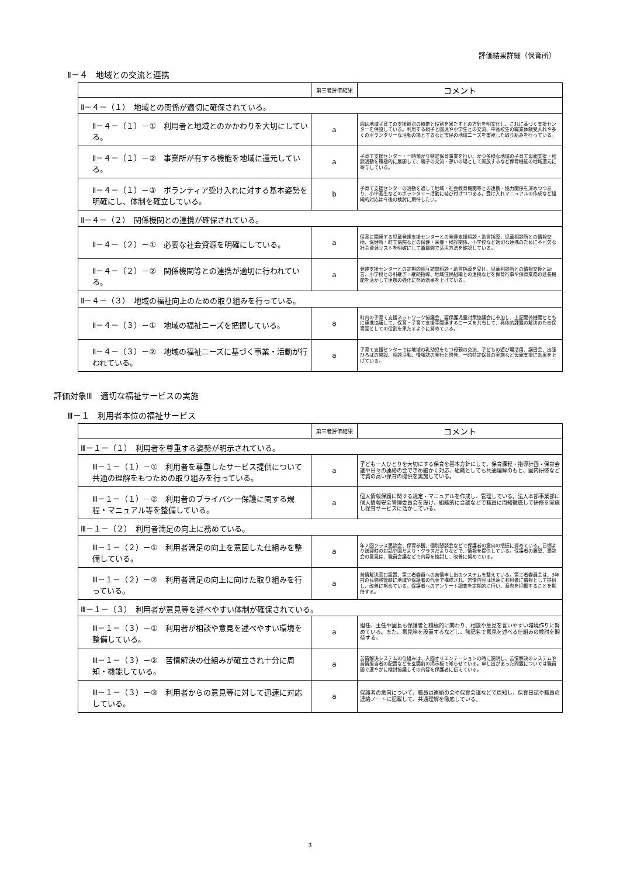評価結果詳細（保育所）
Ⅱ－４　地域との交流と連携
| | 第三者評価結果 | コメント |
| --- | --- | --- |
| Ⅱ－４－（１） 地域との関係が適切に確保されている。 | | |
| Ⅱ－４－（１）－① 利用者と地域とのかかわりを大切にしている。 | a | 園は地域子育ての支援拠点の機能と役割を果たすとの方針を明文化し、これに基づく支援センターを併設している。利用する親子と園児や小学生との交流、中高校生の職業体験受入れや多くのボランタリーな活動の場とするなど市民の地域ニーズを重視した取り組みを行っている。 |
| Ⅱ－４－（１）－② 事業所が有する機能を地域に還元している。 | a | 子育て支援センター・一時預かり特定保育事業を行い、かつ多様な地域の子育て母親支援・相談活動を積極的に展開して、親子の交流・憩いの場として開放するなど保育機能の地域還元に寄与している。 |
| Ⅱ－４－（１）－③ ボランティア受け入れに対する基本姿勢を明確にし、体制を確立している。 | b | 子育て支援センターの活動を通して地域・社会教育機関等との連携・協力関係を深めつつあり、小中高生などのボランタリー活動に結び付けつつある。受け入れマニュアルの作成など組織的対応は今後の検討に期待したい。 |
| Ⅱ－４－（２） 関係機関との連携が確保されている。 | | |
| Ⅱ－４－（２）－① 必要な社会資源を明確にしている。 | a | 保育に関連する児童発達支援センターとの発達支援相談・助言指導、児童相談所との情報交換、保健所・町立病院などの保健・栄養・検診関係、小学校など適切な連携のために不可欠な社会資源リストを明確にして職員間で活用方法を確認している。 |
| Ⅱ－４－（２）－② 関係機関等との連携が適切に行われている。 | a | 発達支援センターとの定期的相互訪問相談・助言指導を受け、児童相談所との情報交換と助言、小学校との引継ぎ・継続指導、地域住民組織との連携などを保育行事や保育業務の延長機能を活かして連携の強化に努め効果を上げている。 |
| Ⅱ－４－（３） 地域の福祉向上のための取り組みを行っている。 | | |
| Ⅱ－４－（３）－① 地域の福祉ニーズを把握している。 | a | 町内の子育て支援ネットワーク協議会、要保護児童対策協議会に参加し、上記関係機関とともに連携協議して、保育・子育て支援等関連するニーズを共有して、具体的課題の解決のため保育園としての役割を果たすように努めている。 |
| Ⅱ－４－（３）－② 地域の福祉ニーズに基づく事業・活動が行われている。 | a | 子育て支援センターでは地域の乳幼児をもつ母親の交流、子どもの遊び場活用、講習会、出張ひろばの開設、相談活動、情報誌の発行と啓発、一時特定保育の実施など母親支援に効果を上げている。 |
評価対象Ⅲ　適切な福祉サービスの実施
Ⅲ－１　利用者本位の福祉サービス
| | 第三者評価結果 | コメント |
| --- | --- | --- |
| Ⅲ－１－（１） 利用者を尊重する姿勢が明示されている。 | | |
| Ⅲ－１－（１）－① 利用者を尊重したサービス提供について共通の理解をもつための取り組みを行っている。 | a | 子ども一人ひとりを大切にする保育を基本方針にして、保育課程・指導計画・保育会議や日々の連絡の会できめ細かく対応、組織としても共通理解のもと、園内研修などで質の高い保育の提供を実施している。 |
| Ⅲ－１－（１）－② 利用者のプライバシー保護に関する規程・マニュアル等を整備している。 | a | 個人情報保護に関する規定・マニュアルを作成し、管理している。法人本部事業部に個人情報安全管理委員会を設け、組織的に会議などで職員に周知徹底して研修を実施し保育サービスに活かしている。 |
| Ⅲ－１－（２） 利用者満足の向上に務めている。 | | |
| Ⅲ－１－（２）－① 利用者満足の向上を意図した仕組みを整備している。 | a | 年２回クラス懇談会、保育参観、個別懇談会などで保護者の意向の把握に努めている。日頃より送迎時の対話や園だより・クラスだよりなどで、情報を提供している。保護者の要望、懇談会の意見は、職員会議などで内容を検討し、改善に努めている。 |
| Ⅲ－１－（２）－② 利用者満足の向上に向けた取り組みを行っている。 | a | 苦情解決窓口設置、第三者委員への苦情申し出のシステムを整えている。第三者委員会は、3年前の民間移管時に地域や保護者の代表で構成され、苦情内容は迅速に利用者に情報として提供し、改善に努めている。保護者へのアンケート調査を定期的に行い、意向を把握することを期待する。 |
| Ⅲ－１－（３） 利用者が意見等を述べやすい体制が確保されている。 | | |
| Ⅲ－１－（３）－① 利用者が相談や意見を述べやすい環境を整備している。 | a | 担任、主任や園長も保護者と積極的に関わり、相談や意見を言いやすい環境作りに努めている。また、意見箱を設置するなどし、無記名で意見を述べる仕組みの検討を期待する。 |
| Ⅲ－１－（３）－② 苦情解決の仕組みが確立され十分に周知・機能している。 | a | 苦情解決システムの仕組みは、入園オリエンテーションの時に説明し、苦情解決のシステムや苦情担当者の配置などを玄関前の掲示板で知らせている。申し出があった問題については職員間で速やかに検討協議しその内容を保護者に伝えている。 |
| Ⅲ－１－（３）－③ 利用者からの意見等に対して迅速に対応している。 | a | 保護者の意向について、職員は連絡の会や保育会議などで周知し、保育日誌や職員の連絡ノートに記載して、共通理解を徹底している。 |
3